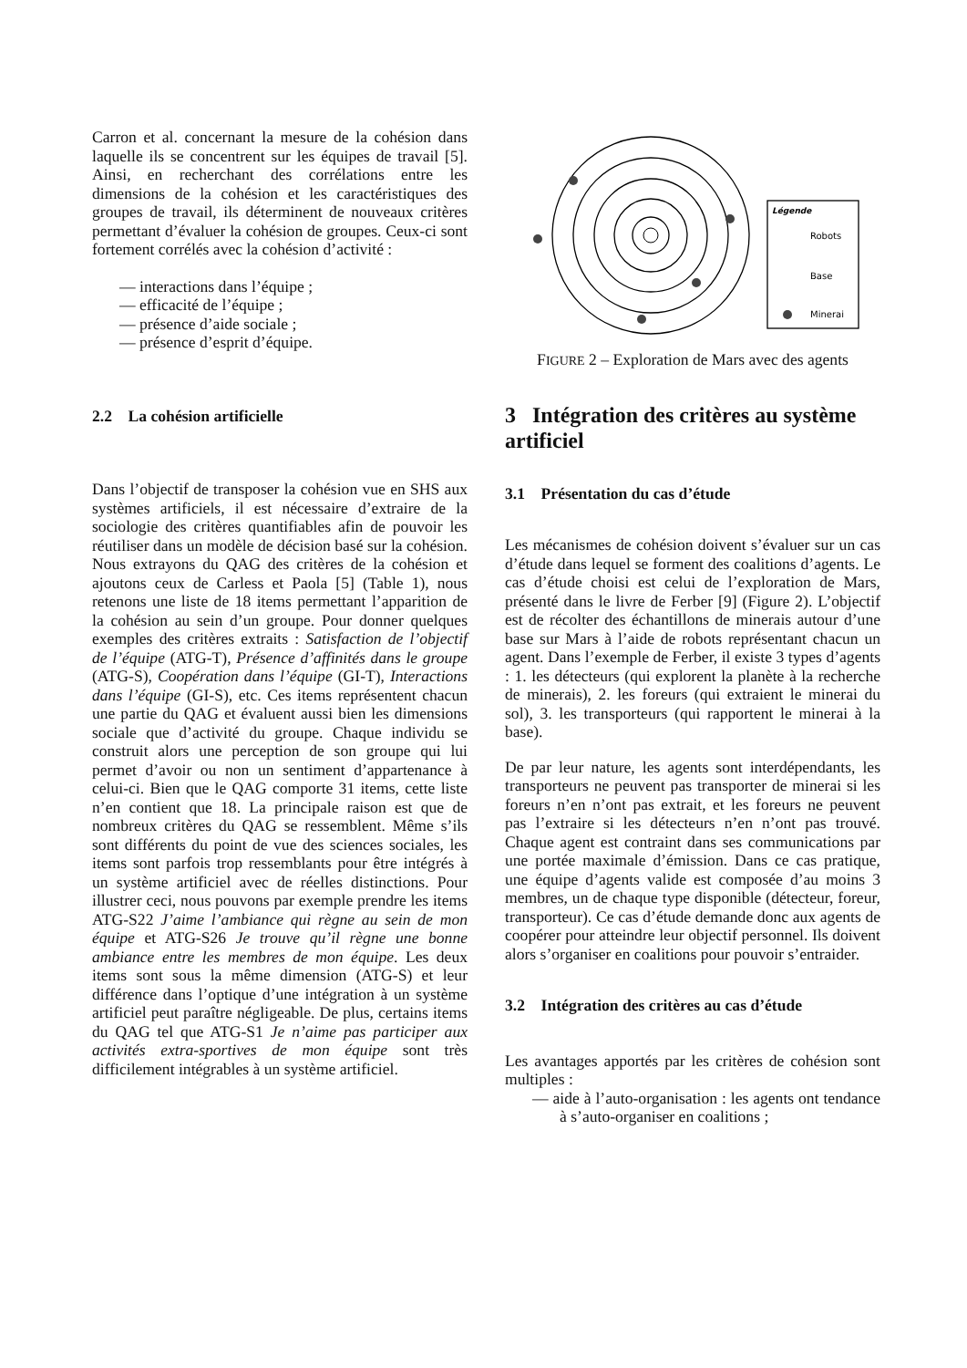Carron et al. concernant la mesure de la cohésion dans laquelle ils se concentrent sur les équipes de travail [5]. Ainsi, en recherchant des corrélations entre les dimensions de la cohésion et les caractéristiques des groupes de travail, ils déterminent de nouveaux critères permettant d’évaluer la cohésion de groupes. Ceux-ci sont fortement corrélés avec la cohésion d’activité :
— interactions dans l’équipe ;
— efficacité de l’équipe ;
— présence d’aide sociale ;
— présence d’esprit d’équipe.
2.2 La cohésion artificielle
Dans l’objectif de transposer la cohésion vue en SHS aux systèmes artificiels, il est nécessaire d’extraire de la sociologie des critères quantifiables afin de pouvoir les réutiliser dans un modèle de décision basé sur la cohésion. Nous extrayons du QAG des critères de la cohésion et ajoutons ceux de Carless et Paola [5] (Table 1), nous retenons une liste de 18 items permettant l’apparition de la cohésion au sein d’un groupe. Pour donner quelques exemples des critères extraits : Satisfaction de l’objectif de l’équipe (ATG-T), Présence d’affinités dans le groupe (ATG-S), Coopération dans l’équipe (GI-T), Interactions dans l’équipe (GI-S), etc. Ces items représentent chacun une partie du QAG et évaluent aussi bien les dimensions sociale que d’activité du groupe. Chaque individu se construit alors une perception de son groupe qui lui permet d’avoir ou non un sentiment d’appartenance à celui-ci. Bien que le QAG comporte 31 items, cette liste n’en contient que 18. La principale raison est que de nombreux critères du QAG se ressemblent. Même s’ils sont différents du point de vue des sciences sociales, les items sont parfois trop ressemblants pour être intégrés à un système artificiel avec de réelles distinctions. Pour illustrer ceci, nous pouvons par exemple prendre les items ATG-S22 J’aime l’ambiance qui règne au sein de mon équipe et ATG-S26 Je trouve qu’il règne une bonne ambiance entre les membres de mon équipe. Les deux items sont sous la même dimension (ATG-S) et leur différence dans l’optique d’une intégration à un système artificiel peut paraître négligeable. De plus, certains items du QAG tel que ATG-S1 Je n’aime pas participer aux activités extra-sportives de mon équipe sont très difficilement intégrables à un système artificiel.
Légende
Robots
Base
Minerai
FIGURE 2 – Exploration de Mars avec des agents
3 Intégration des critères au système artificiel
3.1 Présentation du cas d’étude
Les mécanismes de cohésion doivent s’évaluer sur un cas d’étude dans lequel se forment des coalitions d’agents. Le cas d’étude choisi est celui de l’exploration de Mars, présenté dans le livre de Ferber [9] (Figure 2). L’objectif est de récolter des échantillons de minerais autour d’une base sur Mars à l’aide de robots représentant chacun un agent. Dans l’exemple de Ferber, il existe 3 types d’agents : 1. les détecteurs (qui explorent la planète à la recherche de minerais), 2. les foreurs (qui extraient le minerai du sol), 3. les transporteurs (qui rapportent le minerai à la base).
De par leur nature, les agents sont interdépendants, les transporteurs ne peuvent pas transporter de minerai si les foreurs n’en n’ont pas extrait, et les foreurs ne peuvent pas l’extraire si les détecteurs n’en n’ont pas trouvé. Chaque agent est contraint dans ses communications par une portée maximale d’émission. Dans ce cas pratique, une équipe d’agents valide est composée d’au moins 3 membres, un de chaque type disponible (détecteur, foreur, transporteur). Ce cas d’étude demande donc aux agents de coopérer pour atteindre leur objectif personnel. Ils doivent alors s’organiser en coalitions pour pouvoir s’entraider.
3.2 Intégration des critères au cas d’étude
Les avantages apportés par les critères de cohésion sont multiples :
— aide à l’auto-organisation : les agents ont tendance à s’auto-organiser en coalitions ;